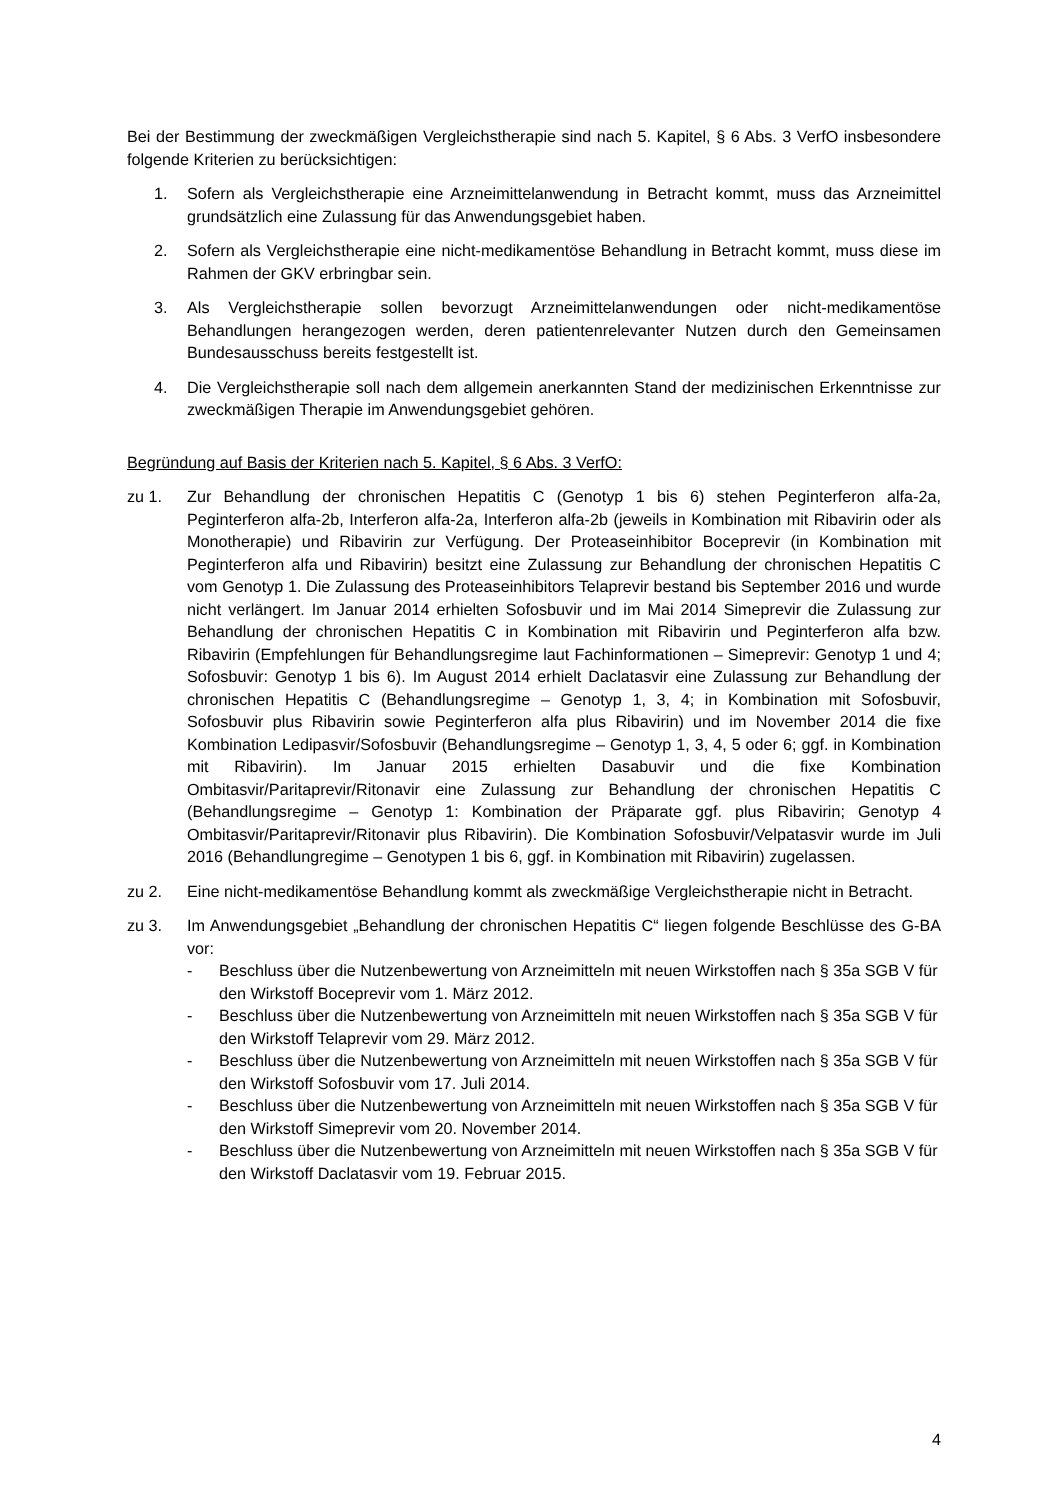Bei der Bestimmung der zweckmäßigen Vergleichstherapie sind nach 5. Kapitel, § 6 Abs. 3 VerfO insbesondere folgende Kriterien zu berücksichtigen:
1. Sofern als Vergleichstherapie eine Arzneimittelanwendung in Betracht kommt, muss das Arzneimittel grundsätzlich eine Zulassung für das Anwendungsgebiet haben.
2. Sofern als Vergleichstherapie eine nicht-medikamentöse Behandlung in Betracht kommt, muss diese im Rahmen der GKV erbringbar sein.
3. Als Vergleichstherapie sollen bevorzugt Arzneimittelanwendungen oder nicht-medikamentöse Behandlungen herangezogen werden, deren patientenrelevanter Nutzen durch den Gemeinsamen Bundesausschuss bereits festgestellt ist.
4. Die Vergleichstherapie soll nach dem allgemein anerkannten Stand der medizinischen Erkenntnisse zur zweckmäßigen Therapie im Anwendungsgebiet gehören.
Begründung auf Basis der Kriterien nach 5. Kapitel, § 6 Abs. 3 VerfO:
zu 1. Zur Behandlung der chronischen Hepatitis C (Genotyp 1 bis 6) stehen Peginterferon alfa-2a, Peginterferon alfa-2b, Interferon alfa-2a, Interferon alfa-2b (jeweils in Kombination mit Ribavirin oder als Monotherapie) und Ribavirin zur Verfügung. Der Proteaseinhibitor Boceprevir (in Kombination mit Peginterferon alfa und Ribavirin) besitzt eine Zulassung zur Behandlung der chronischen Hepatitis C vom Genotyp 1. Die Zulassung des Proteaseinhibitors Telaprevir bestand bis September 2016 und wurde nicht verlängert. Im Januar 2014 erhielten Sofosbuvir und im Mai 2014 Simeprevir die Zulassung zur Behandlung der chronischen Hepatitis C in Kombination mit Ribavirin und Peginterferon alfa bzw. Ribavirin (Empfehlungen für Behandlungsregime laut Fachinformationen – Simeprevir: Genotyp 1 und 4; Sofosbuvir: Genotyp 1 bis 6). Im August 2014 erhielt Daclatasvir eine Zulassung zur Behandlung der chronischen Hepatitis C (Behandlungsregime – Genotyp 1, 3, 4; in Kombination mit Sofosbuvir, Sofosbuvir plus Ribavirin sowie Peginterferon alfa plus Ribavirin) und im November 2014 die fixe Kombination Ledipasvir/Sofosbuvir (Behandlungsregime – Genotyp 1, 3, 4, 5 oder 6; ggf. in Kombination mit Ribavirin). Im Januar 2015 erhielten Dasabuvir und die fixe Kombination Ombitasvir/Paritaprevir/Ritonavir eine Zulassung zur Behandlung der chronischen Hepatitis C (Behandlungsregime – Genotyp 1: Kombination der Präparate ggf. plus Ribavirin; Genotyp 4 Ombitasvir/Paritaprevir/Ritonavir plus Ribavirin). Die Kombination Sofosbuvir/Velpatasvir wurde im Juli 2016 (Behandlungregime – Genotypen 1 bis 6, ggf. in Kombination mit Ribavirin) zugelassen.
zu 2. Eine nicht-medikamentöse Behandlung kommt als zweckmäßige Vergleichstherapie nicht in Betracht.
zu 3. Im Anwendungsgebiet „Behandlung der chronischen Hepatitis C“ liegen folgende Beschlüsse des G-BA vor:
- Beschluss über die Nutzenbewertung von Arzneimitteln mit neuen Wirkstoffen nach § 35a SGB V für den Wirkstoff Boceprevir vom 1. März 2012.
- Beschluss über die Nutzenbewertung von Arzneimitteln mit neuen Wirkstoffen nach § 35a SGB V für den Wirkstoff Telaprevir vom 29. März 2012.
- Beschluss über die Nutzenbewertung von Arzneimitteln mit neuen Wirkstoffen nach § 35a SGB V für den Wirkstoff Sofosbuvir vom 17. Juli 2014.
- Beschluss über die Nutzenbewertung von Arzneimitteln mit neuen Wirkstoffen nach § 35a SGB V für den Wirkstoff Simeprevir vom 20. November 2014.
- Beschluss über die Nutzenbewertung von Arzneimitteln mit neuen Wirkstoffen nach § 35a SGB V für den Wirkstoff Daclatasvir vom 19. Februar 2015.
4